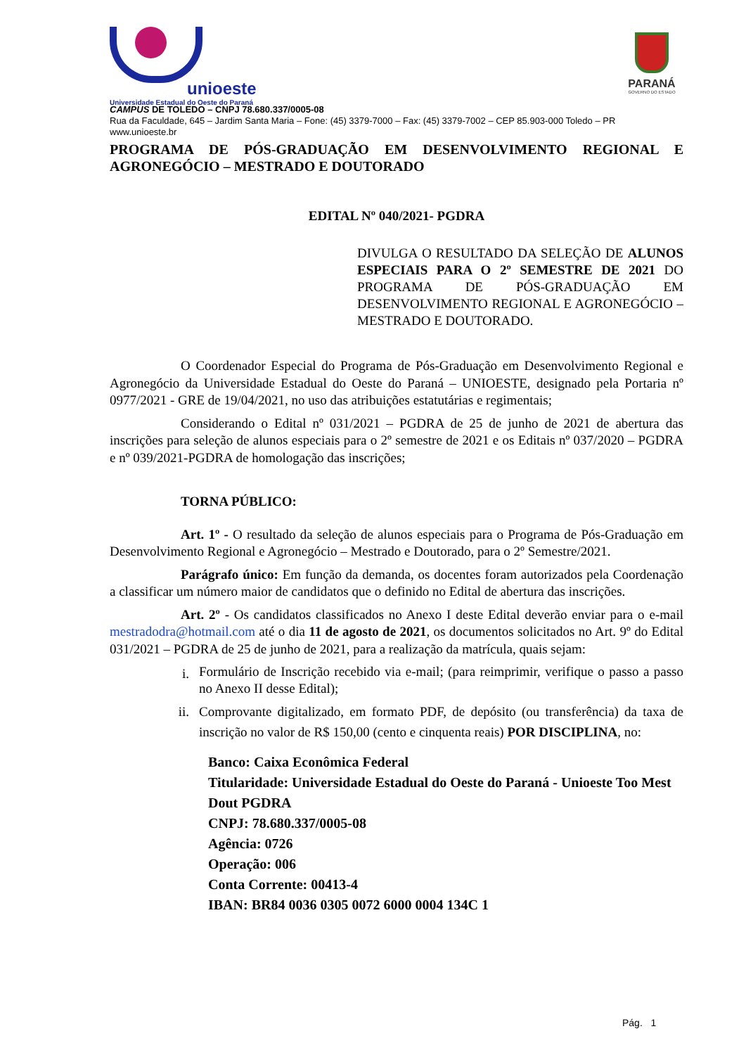unioeste
Universidade Estadual do Oeste do Paraná
PARANÁ
GOVERNO DO ESTADO
CAMPUS DE TOLEDO – CNPJ 78.680.337/0005-08
Rua da Faculdade, 645 – Jardim Santa Maria – Fone: (45) 3379-7000 – Fax: (45) 3379-7002 – CEP 85.903-000 Toledo – PR
www.unioeste.br
PROGRAMA DE PÓS-GRADUAÇÃO EM DESENVOLVIMENTO REGIONAL E AGRONEGÓCIO – MESTRADO E DOUTORADO
EDITAL Nº 040/2021- PGDRA
DIVULGA O RESULTADO DA SELEÇÃO DE ALUNOS ESPECIAIS PARA O 2º SEMESTRE DE 2021 DO PROGRAMA DE PÓS-GRADUAÇÃO EM DESENVOLVIMENTO REGIONAL E AGRONEGÓCIO – MESTRADO E DOUTORADO.
O Coordenador Especial do Programa de Pós-Graduação em Desenvolvimento Regional e Agronegócio da Universidade Estadual do Oeste do Paraná – UNIOESTE, designado pela Portaria nº 0977/2021 - GRE de 19/04/2021, no uso das atribuições estatutárias e regimentais;
Considerando o Edital nº 031/2021 – PGDRA de 25 de junho de 2021 de abertura das inscrições para seleção de alunos especiais para o 2º semestre de 2021 e os Editais nº 037/2020 – PGDRA e nº 039/2021-PGDRA de homologação das inscrições;
TORNA PÚBLICO:
Art. 1º - O resultado da seleção de alunos especiais para o Programa de Pós-Graduação em Desenvolvimento Regional e Agronegócio – Mestrado e Doutorado, para o 2º Semestre/2021.
Parágrafo único: Em função da demanda, os docentes foram autorizados pela Coordenação a classificar um número maior de candidatos que o definido no Edital de abertura das inscrições.
Art. 2º - Os candidatos classificados no Anexo I deste Edital deverão enviar para o e-mail mestradodra@hotmail.com até o dia 11 de agosto de 2021, os documentos solicitados no Art. 9º do Edital 031/2021 – PGDRA de 25 de junho de 2021, para a realização da matrícula, quais sejam:
i. Formulário de Inscrição recebido via e-mail; (para reimprimir, verifique o passo a passo no Anexo II desse Edital);
ii. Comprovante digitalizado, em formato PDF, de depósito (ou transferência) da taxa de inscrição no valor de R$ 150,00 (cento e cinquenta reais) POR DISCIPLINA, no:
Banco: Caixa Econômica Federal
Titularidade: Universidade Estadual do Oeste do Paraná - Unioeste Too Mest Dout PGDRA
CNPJ: 78.680.337/0005-08
Agência: 0726
Operação: 006
Conta Corrente: 00413-4
IBAN: BR84 0036 0305 0072 6000 0004 134C 1
Pág. 1